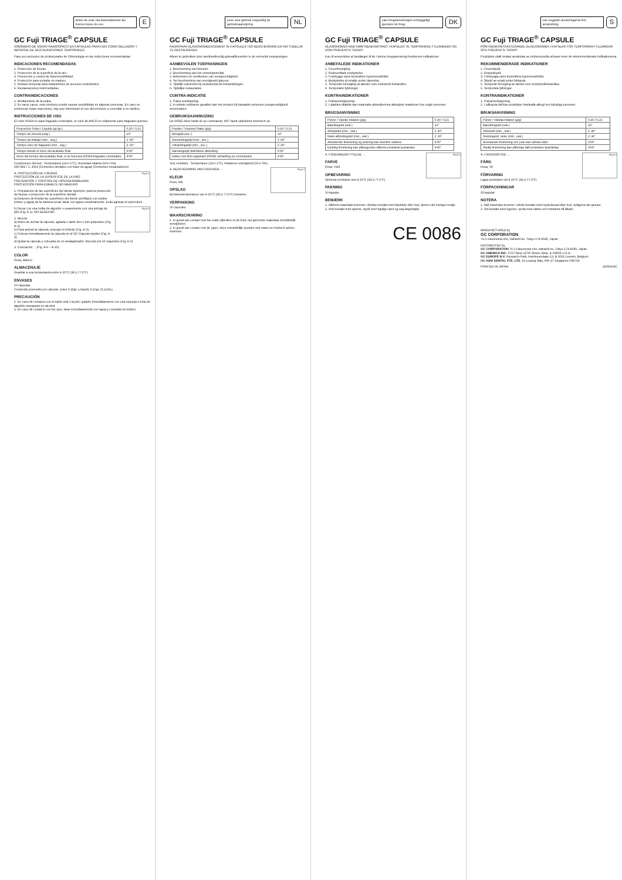Antes de usar, lea detenidamente las instrucciones de uso.
E
GC Fuji TRIAGE<sup>®</sup> CAPSULE
IONÓMERO DE VIDRIO RADIOOPACO EN CÁPSULAS PARA USO COMO SELLADOR Y MATERIAL DE RESTAURACIONES TEMPORALES
Para uso exclusivo de profesionales de Odontología en las indicciones recomendadas.
INDICACIONES RECOMENDADAS
1. Protección de fisuras.
2. Protección de la superficie de la raíz.
3. Prevención y control de hipersensibilidad.
4. Protección para esmalte no maduro.
5. Rebase temporal para tratamientos de accesos endodóntico.
6. Restauraciones intermediarias.
CONTRAINDICACIONES
1. Abultamiento de la pulpa.
2. En raros casos, este producto puede causar sensibilidad en algunas personas. En caso se produzcan estas reacciones, hay que interrumpir el uso del producto y consultar a un médico.
INSTRUCCIONES DE USO
El color ROSA es para fraguado controlado, el color BLANCO es sólamente para fraguado químico.
| Proporción Polvo / Líquido (gr./gr.) | 0,30 / 0,15 |
| Tiempo de mezcla (seg.) | 10" |
| Tiempo de trabajo (min., seg.) | 1' 40" |
| Tiempo neto de fraguado (min., seg.) | 2' 30" |
| Tiempo desde el inicio del acabado final | 6'00" |
| Inicio del tiempo del acabado final, si se fotocura (ROSA fraguado controlado) | 4'00" |
Condiciones del test : Temperatura (23+/-1°C), Humedad relativa (50+/-5%)
ISO 9917-1: 2003 (Cementos dentales con base de agua) (Cementos restauradores)
Fig.A-1
A. PROTECCIÓN DE FISURAS
PROTECCIÓN DE LA SUPERFICIE DE LA RAÍZ
PREVENCIÓN Y CONTROL DE HIPERSENSIBILIDAD
PROTECCIÓN PARA ESMALTE NO MADURO
1. Preparación de las superficies del diente (ejemplo: para la protección de fisuras o protección de la superficie dental)
a) Después de limpiar las superficies del diente (profilaxis con piedra pómez y agua) de la manera usual, lavar con agua completamente. Evita agravar el operculum.
Fig.A-2
b) Secar con una bolita de algodón o suavemente con una jeringa de aire (Fig. A-1). NO DESECAR.
2. Mezcla
a) Antes de activar la cápsula, agitarla o darle dos o tres golpesitos (Fig. A-2).
b) Para activar la cápsula, empujar el émbolo (Fig. A-3).
c) Colocar inmediatamente la cápsula en el GC Capsule Applier (Fig. A-4).
d) Quitar la cápsula y colocarla en un amalgamador. Mezclar por 10 segundos (Fig. A-5).
3. Colocación ... (Fig. A-6 – A-10).
COLOR
Rosa, Blanco
ALMACENAJE
Guardar a una temperatura entre 4-25°C (39,2-77,0°F)
ENVASES
50 cápsulas
Contenido promedio por cápsula: polvo 0,30gr. y líquido 0,15gr. (0,12mL).
PRECAUCIÓN
1. En caso de contacto con el tejido oral o la piel, quitarlo inmediatamente con una esponja o bola de algodón empapado en alcohol.
2. En caso de contacto con los ojos, lavar inmediatamente con agua y consultar al médico.
Lees voor gebruik zorgvuldig de gebruiksaanwijzing.
NL
GC Fuji TRIAGE<sup>®</sup> CAPSULE
RADIOPAAK GLASIONOMEERCEMENT IN CAPSULES TER BESCHERMING EN OM TIJDELIJK TE RESTAUREREN
Alleen te gebruiken door tandheelkundig gekwalificeerden in de vermelde toepassingen.
AANBEVOLEN TOEPASSINGEN
1. Bescherming van fissuren.
2. Bescherming van het worteloppervlak.
3. Beheersen en voorkomen van overgevoeligheid.
4. Ter bescherming van onvolgroeid glazuur.
5. Tijdelijk vulcement bij endodontische behandelingen.
6. Tijdelijke restauraties.
CONTRA-INDICATIE
1. Pulpa overkapping.
2. In enkele zeldzame gevallen kan het product bij bepaalde personen overgevoeligheid veroorzaken.
GEBRUIKSAANWIJZING
De ROSE kleur hardt uit op commando; WIT hardt uitsluitend chemisch uit.
| Poeder / Vloeistof Ratio (g/g) | 0,30 / 0,15 |
| Mengtijd (sec.) | 10" |
| Verwerkingstijd (min., sec.) | 1' 40" |
| Uithardingstijd (min., sec.) | 2' 30" |
| Aanvangstijd definitieve afwerking | 6'00" |
| Indien met licht uitgehard (ROSE uitharding op commando) | 4'00" |
Test condities : Temperatuur (23+/-1°C), Relatieve vochtigheid (50+/-5%)
Fig.A-1
A. BESCHERMING VAN FISSUREN ...
KLEUR
Roze, Wit
OPSLAG
Bij kamertemperatuur van 4-25°C (39,2-77,0°F) bewaren.
VERPAKKING
50 capsules
WAARSCHUWING
1. In geval van contact met het orale slijmvlies of de huid, het gemorste materiaal onmiddellijk verwijderen.
2. In geval van contact met de ogen, deze onmiddellijk spoelen met water en medisch advies inwinnen.
Læs brugsanvisningen omhyggeligt igennem før brug.
DK
GC Fuji TRIAGE<sup>®</sup> CAPSULE
GLASIONOMER MED RØNTGENKONTRAST I KAPSLER TIL TEMPORÆRE FYLDNINGER OG SOM PRÆVENTIV TERAPI
Kun til anvendelse af tandlæger til de i denne brugsanvisning beskrevne indikationer.
ANBEFALEDE INDIKATIONER
1. Fissurforsegling.
2. Rodoverflade beskyttelse.
3. Forebygge samt kontrollere hypersensibilitet.
4. Beskyttelse af emalje under dannelse.
5. Temporær forsegling af tænder som endodonti behandles.
6. Temporære fyldninger.
KONTRAINDIKATIONER
1. Pulpaoverkappning.
2. I sjældne tilfælde kan materialet afstedkomme allergiske reaktioner hos nogle personer.
BRUGSANVISNING
| Pulver / Væske relation (g/g) | 0,30 / 0,15 |
| Blandingstid (sek.) | 10" |
| Arbejdstid (min., sek.) | 1' 40" |
| Netto afbindingstid (min., sek.) | 2' 30" |
| Afsluttende finishering og polering kan herefter udføres | 6'00" |
| Endelig finishering kan påbegyndes såfremt produktet lyshærdes | 4'00" |
Fig.A-1
A. FISSURBESKYTTELSE ...
FARVE
Rosa, Hvid
OPBEVARING
Opbevar produktet ved 4-25°C (39,2-77,0°F)
PAKNING
50 kapsler
BEMÆRK
1. Såfremt materialet kommer i direkte kontakt med bløddele eller hud, fjernes det hurtigst muligt.
2. Ved kontakt med øjnene, skyld med rigeligt vand og søg lægehjælp.
CE 0086
Läs noggrant anvisningarna före användning.
S
GC Fuji TRIAGE<sup>®</sup> CAPSULE
RÖNTGENKONTRASTERANDE GLASJONOMER I KAPSLAR FÖR TEMPORÄRA FYLLNINGAR OCH PREVENTIV TERAPI
Produkten skall endast användas av professionella utövare inom de rekommenderade indikationerna.
REKOMMENDERADE INDIKATIONER
1. Fissurskydd.
2. Rotyteskydd.
3. Förebygga samt kontrollera hypersensibilitet.
4. Skydd av emalj under bildande.
5. Temporär försegling av tänder som endodontibehandlas.
6. Temporära fyllningar.
KONTRAINDIKATIONER
1. Pulpaöverkappning.
2. I sällsynta fall kan produkten framkalla allergi hos känsliga personer.
BRUKSANVISNING
| Pulver / Vätska relation (g/g) | 0,30 / 0,15 |
| Blandningstid (sek.) | 10" |
| Arbetstid (min., sek.) | 1' 40" |
| Stelningstid, netto (min., sek.) | 2' 30" |
| Avslutande finishering och puts kan utföras efter | 6'00" |
| Slutlig finishering kan påbörjas ifall produkten ljushärdas | 4'00" |
Fig.A-1
A. FISSURSKYDD ...
FÄRG
Rosa, Vit
FÖRVARING
Lagra produkten vid 4-25°C (39,2-77,0°F)
FÖRPACKNINGAR
50 kapslar
NOTERA
1. Ifall materialet kommer i direkt kontakt med mjukvävnad eller hud, avlägsna det genast.
2. Vid kontakt med ögonen, spola med vatten och remittera till läkare.
MANUFACTURED by
GC CORPORATION
76-1 Hasunuma-cho, Itabashi-ku, Tokyo 174-8585, Japan
DISTRIBUTED by
GC CORPORATION 76-1 Hasunuma-cho, Itabashi-ku, Tokyo 174-8585, Japan
GC AMERICA INC. 3737 West 127th Street, Alsip, IL 60803 U.S.A.
GC EUROPE N.V. Research-Park, Interleuvenlaan 13, B-3001 Leuven, Belgium
GC ASIA DENTAL PTE. LTD. 19 Loyang Way, #06-27 Singapore 508724
PRINTED IN JAPAN 260661GC